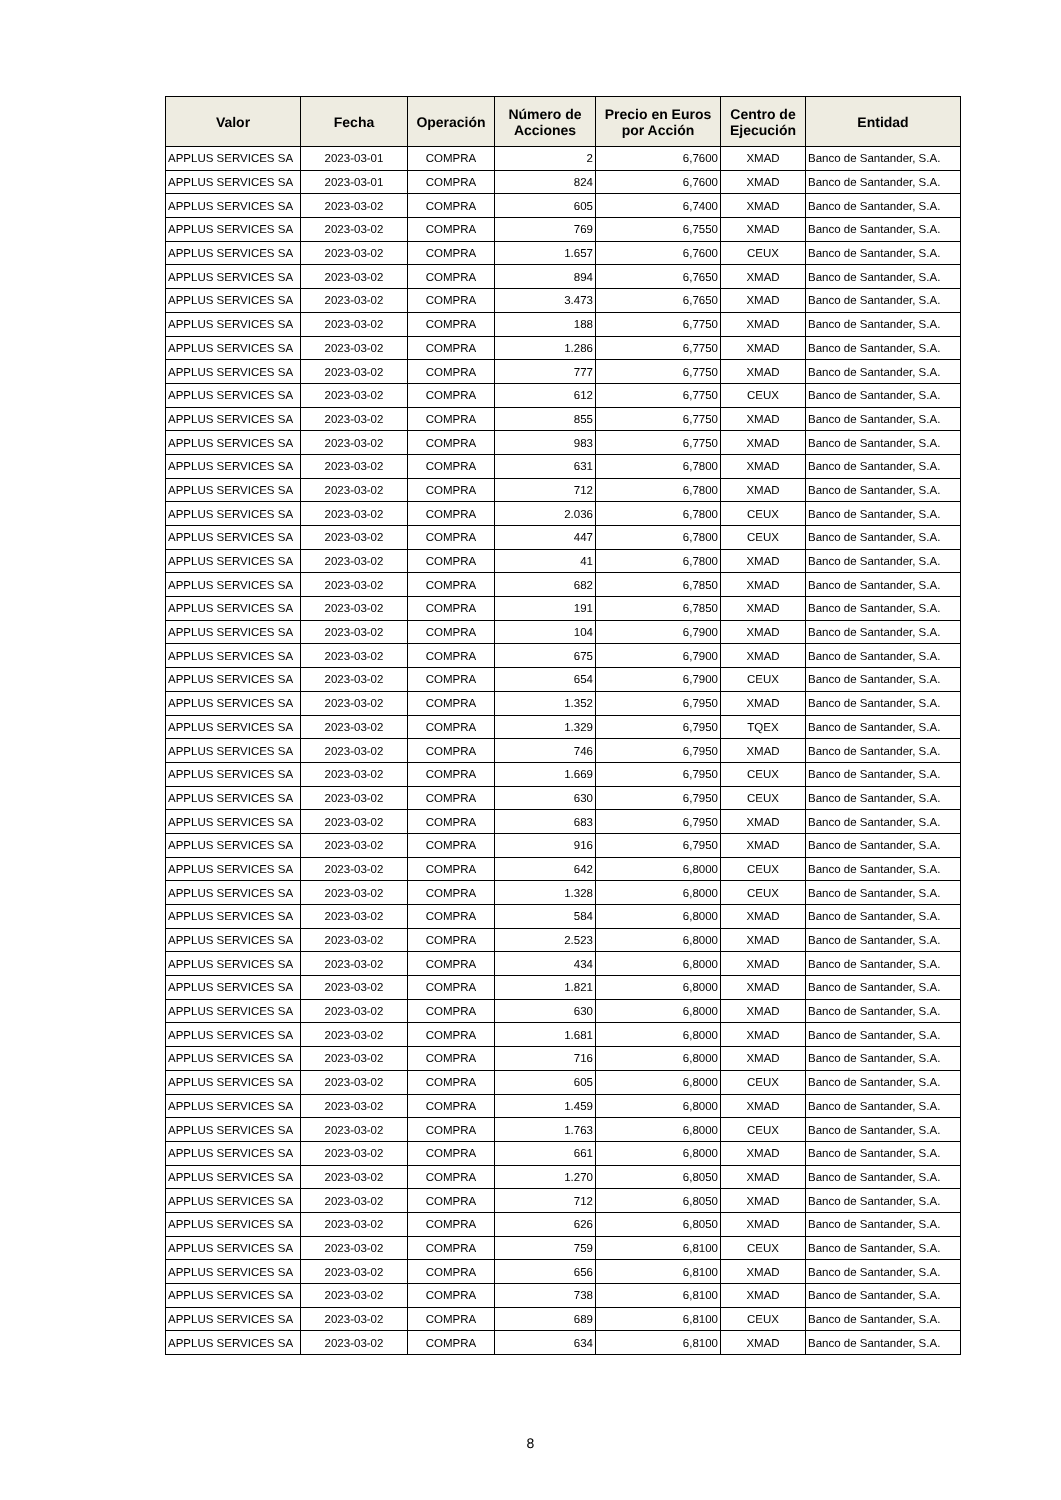| Valor | Fecha | Operación | Número de Acciones | Precio en Euros por Acción | Centro de Ejecución | Entidad |
| --- | --- | --- | --- | --- | --- | --- |
| APPLUS SERVICES SA | 2023-03-01 | COMPRA | 2 | 6,7600 | XMAD | Banco de Santander, S.A. |
| APPLUS SERVICES SA | 2023-03-01 | COMPRA | 824 | 6,7600 | XMAD | Banco de Santander, S.A. |
| APPLUS SERVICES SA | 2023-03-02 | COMPRA | 605 | 6,7400 | XMAD | Banco de Santander, S.A. |
| APPLUS SERVICES SA | 2023-03-02 | COMPRA | 769 | 6,7550 | XMAD | Banco de Santander, S.A. |
| APPLUS SERVICES SA | 2023-03-02 | COMPRA | 1.657 | 6,7600 | CEUX | Banco de Santander, S.A. |
| APPLUS SERVICES SA | 2023-03-02 | COMPRA | 894 | 6,7650 | XMAD | Banco de Santander, S.A. |
| APPLUS SERVICES SA | 2023-03-02 | COMPRA | 3.473 | 6,7650 | XMAD | Banco de Santander, S.A. |
| APPLUS SERVICES SA | 2023-03-02 | COMPRA | 188 | 6,7750 | XMAD | Banco de Santander, S.A. |
| APPLUS SERVICES SA | 2023-03-02 | COMPRA | 1.286 | 6,7750 | XMAD | Banco de Santander, S.A. |
| APPLUS SERVICES SA | 2023-03-02 | COMPRA | 777 | 6,7750 | XMAD | Banco de Santander, S.A. |
| APPLUS SERVICES SA | 2023-03-02 | COMPRA | 612 | 6,7750 | CEUX | Banco de Santander, S.A. |
| APPLUS SERVICES SA | 2023-03-02 | COMPRA | 855 | 6,7750 | XMAD | Banco de Santander, S.A. |
| APPLUS SERVICES SA | 2023-03-02 | COMPRA | 983 | 6,7750 | XMAD | Banco de Santander, S.A. |
| APPLUS SERVICES SA | 2023-03-02 | COMPRA | 631 | 6,7800 | XMAD | Banco de Santander, S.A. |
| APPLUS SERVICES SA | 2023-03-02 | COMPRA | 712 | 6,7800 | XMAD | Banco de Santander, S.A. |
| APPLUS SERVICES SA | 2023-03-02 | COMPRA | 2.036 | 6,7800 | CEUX | Banco de Santander, S.A. |
| APPLUS SERVICES SA | 2023-03-02 | COMPRA | 447 | 6,7800 | CEUX | Banco de Santander, S.A. |
| APPLUS SERVICES SA | 2023-03-02 | COMPRA | 41 | 6,7800 | XMAD | Banco de Santander, S.A. |
| APPLUS SERVICES SA | 2023-03-02 | COMPRA | 682 | 6,7850 | XMAD | Banco de Santander, S.A. |
| APPLUS SERVICES SA | 2023-03-02 | COMPRA | 191 | 6,7850 | XMAD | Banco de Santander, S.A. |
| APPLUS SERVICES SA | 2023-03-02 | COMPRA | 104 | 6,7900 | XMAD | Banco de Santander, S.A. |
| APPLUS SERVICES SA | 2023-03-02 | COMPRA | 675 | 6,7900 | XMAD | Banco de Santander, S.A. |
| APPLUS SERVICES SA | 2023-03-02 | COMPRA | 654 | 6,7900 | CEUX | Banco de Santander, S.A. |
| APPLUS SERVICES SA | 2023-03-02 | COMPRA | 1.352 | 6,7950 | XMAD | Banco de Santander, S.A. |
| APPLUS SERVICES SA | 2023-03-02 | COMPRA | 1.329 | 6,7950 | TQEX | Banco de Santander, S.A. |
| APPLUS SERVICES SA | 2023-03-02 | COMPRA | 746 | 6,7950 | XMAD | Banco de Santander, S.A. |
| APPLUS SERVICES SA | 2023-03-02 | COMPRA | 1.669 | 6,7950 | CEUX | Banco de Santander, S.A. |
| APPLUS SERVICES SA | 2023-03-02 | COMPRA | 630 | 6,7950 | CEUX | Banco de Santander, S.A. |
| APPLUS SERVICES SA | 2023-03-02 | COMPRA | 683 | 6,7950 | XMAD | Banco de Santander, S.A. |
| APPLUS SERVICES SA | 2023-03-02 | COMPRA | 916 | 6,7950 | XMAD | Banco de Santander, S.A. |
| APPLUS SERVICES SA | 2023-03-02 | COMPRA | 642 | 6,8000 | CEUX | Banco de Santander, S.A. |
| APPLUS SERVICES SA | 2023-03-02 | COMPRA | 1.328 | 6,8000 | CEUX | Banco de Santander, S.A. |
| APPLUS SERVICES SA | 2023-03-02 | COMPRA | 584 | 6,8000 | XMAD | Banco de Santander, S.A. |
| APPLUS SERVICES SA | 2023-03-02 | COMPRA | 2.523 | 6,8000 | XMAD | Banco de Santander, S.A. |
| APPLUS SERVICES SA | 2023-03-02 | COMPRA | 434 | 6,8000 | XMAD | Banco de Santander, S.A. |
| APPLUS SERVICES SA | 2023-03-02 | COMPRA | 1.821 | 6,8000 | XMAD | Banco de Santander, S.A. |
| APPLUS SERVICES SA | 2023-03-02 | COMPRA | 630 | 6,8000 | XMAD | Banco de Santander, S.A. |
| APPLUS SERVICES SA | 2023-03-02 | COMPRA | 1.681 | 6,8000 | XMAD | Banco de Santander, S.A. |
| APPLUS SERVICES SA | 2023-03-02 | COMPRA | 716 | 6,8000 | XMAD | Banco de Santander, S.A. |
| APPLUS SERVICES SA | 2023-03-02 | COMPRA | 605 | 6,8000 | CEUX | Banco de Santander, S.A. |
| APPLUS SERVICES SA | 2023-03-02 | COMPRA | 1.459 | 6,8000 | XMAD | Banco de Santander, S.A. |
| APPLUS SERVICES SA | 2023-03-02 | COMPRA | 1.763 | 6,8000 | CEUX | Banco de Santander, S.A. |
| APPLUS SERVICES SA | 2023-03-02 | COMPRA | 661 | 6,8000 | XMAD | Banco de Santander, S.A. |
| APPLUS SERVICES SA | 2023-03-02 | COMPRA | 1.270 | 6,8050 | XMAD | Banco de Santander, S.A. |
| APPLUS SERVICES SA | 2023-03-02 | COMPRA | 712 | 6,8050 | XMAD | Banco de Santander, S.A. |
| APPLUS SERVICES SA | 2023-03-02 | COMPRA | 626 | 6,8050 | XMAD | Banco de Santander, S.A. |
| APPLUS SERVICES SA | 2023-03-02 | COMPRA | 759 | 6,8100 | CEUX | Banco de Santander, S.A. |
| APPLUS SERVICES SA | 2023-03-02 | COMPRA | 656 | 6,8100 | XMAD | Banco de Santander, S.A. |
| APPLUS SERVICES SA | 2023-03-02 | COMPRA | 738 | 6,8100 | XMAD | Banco de Santander, S.A. |
| APPLUS SERVICES SA | 2023-03-02 | COMPRA | 689 | 6,8100 | CEUX | Banco de Santander, S.A. |
| APPLUS SERVICES SA | 2023-03-02 | COMPRA | 634 | 6,8100 | XMAD | Banco de Santander, S.A. |
8